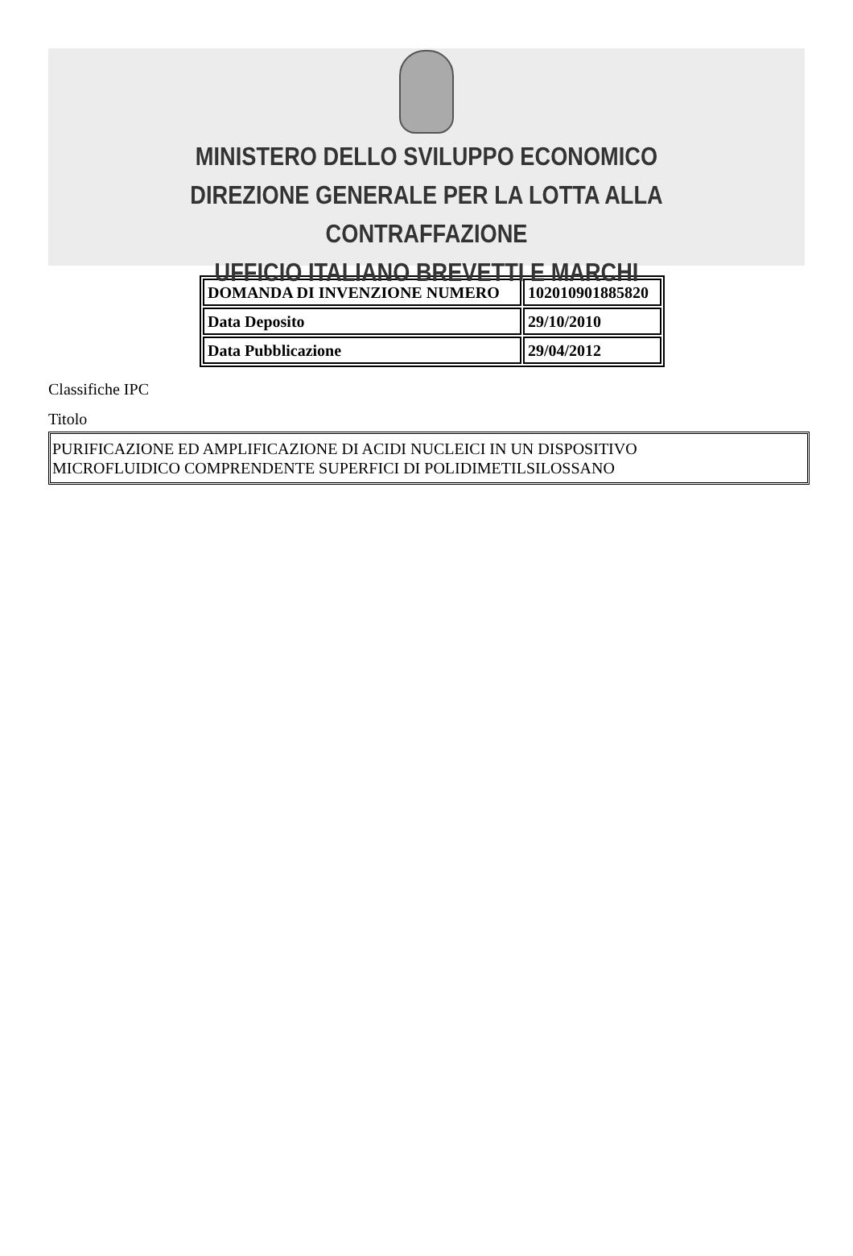MINISTERO DELLO SVILUPPO ECONOMICO
DIREZIONE GENERALE PER LA LOTTA ALLA CONTRAFFAZIONE
UFFICIO ITALIANO BREVETTI E MARCHI
| DOMANDA DI INVENZIONE NUMERO | 102010901885820 |
| Data Deposito | 29/10/2010 |
| Data Pubblicazione | 29/04/2012 |
Classifiche IPC
Titolo
PURIFICAZIONE ED AMPLIFICAZIONE DI ACIDI NUCLEICI IN UN DISPOSITIVO
MICROFLUIDICO COMPRENDENTE SUPERFICI DI POLIDIMETILSILOSSANO